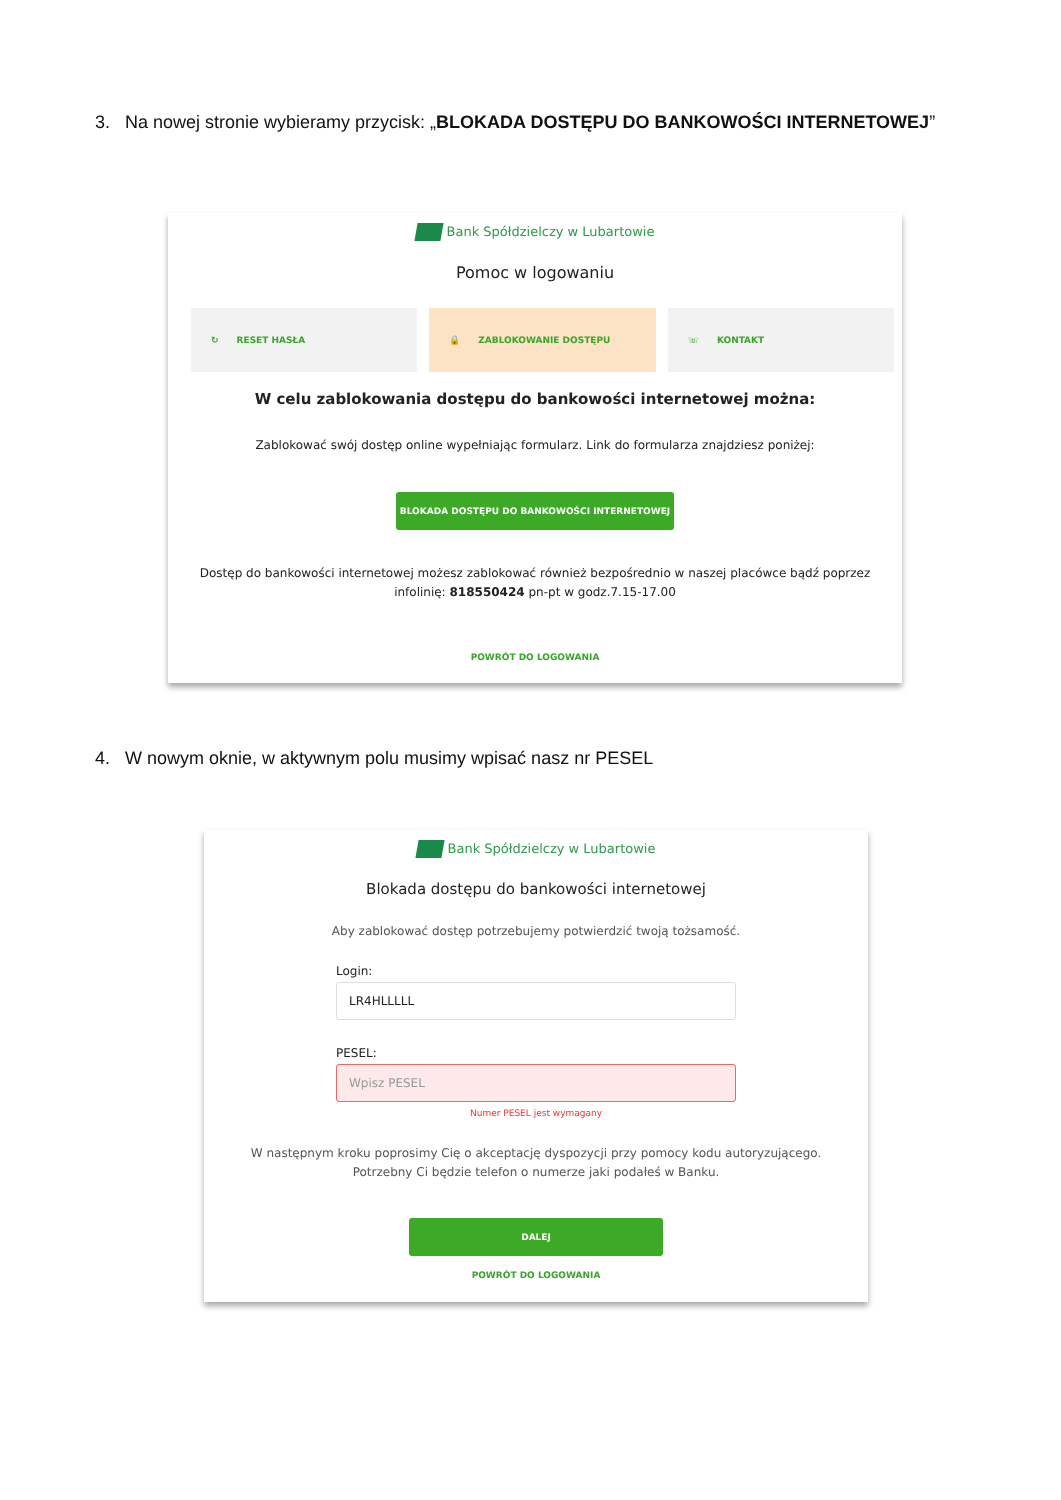3. Na nowej stronie wybieramy przycisk: „BLOKADA DOSTĘPU DO BANKOWOŚCI INTERNETOWEJ”
Bank Spółdzielczy w Lubartowie
Pomoc w logowaniu
↻ RESET HASŁA 🔒 ZABLOKOWANIE DOSTĘPU ☏ KONTAKT
W celu zablokowania dostępu do bankowości internetowej można:
Zablokować swój dostęp online wypełniając formularz. Link do formularza znajdziesz poniżej:
BLOKADA DOSTĘPU DO BANKOWOŚCI INTERNETOWEJ
Dostęp do bankowości internetowej możesz zablokować również bezpośrednio w naszej placówce bądź poprzez infolinię: 818550424 pn-pt w godz.7.15-17.00
POWRÓT DO LOGOWANIA
4. W nowym oknie, w aktywnym polu musimy wpisać nasz nr PESEL
Bank Spółdzielczy w Lubartowie
Blokada dostępu do bankowości internetowej
Aby zablokować dostęp potrzebujemy potwierdzić twoją tożsamość.
Login:
LR4HLLLLL
PESEL:
Wpisz PESEL
Numer PESEL jest wymagany
W następnym kroku poprosimy Cię o akceptację dyspozycji przy pomocy kodu autoryzującego. Potrzebny Ci będzie telefon o numerze jaki podałeś w Banku.
DALEJ
POWRÓT DO LOGOWANIA